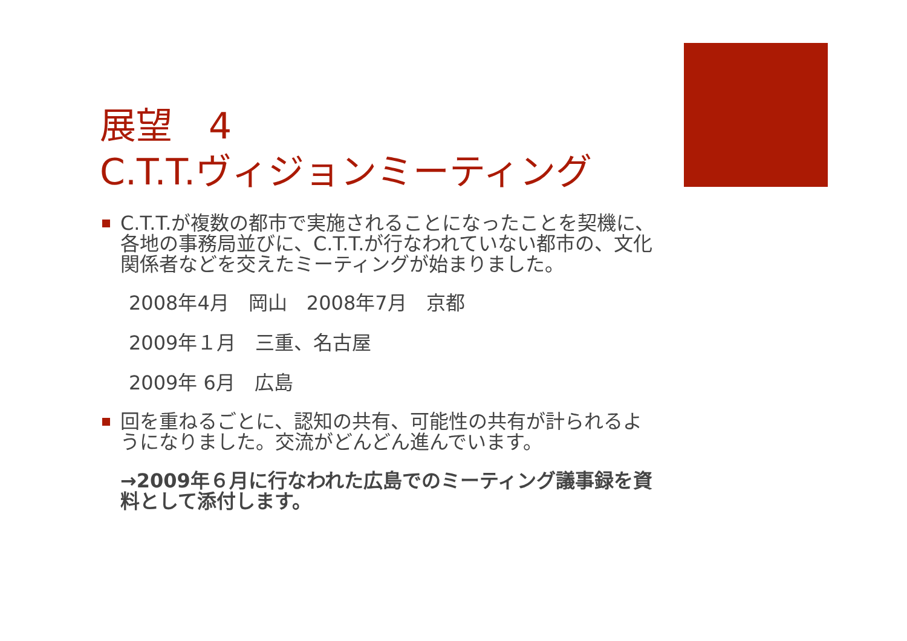展望　4
C.T.T.ヴィジョンミーティング
C.T.T.が複数の都市で実施されることになったことを契機に、各地の事務局並びに、C.T.T.が行なわれていない都市の、文化関係者などを交えたミーティングが始まりました。
2008年4月　岡山　2008年7月　京都
2009年１月　三重、名古屋
2009年 6月　広島
回を重ねるごとに、認知の共有、可能性の共有が計られるようになりました。交流がどんどん進んでいます。
→2009年６月に行なわれた広島でのミーティング議事録を資料として添付します。